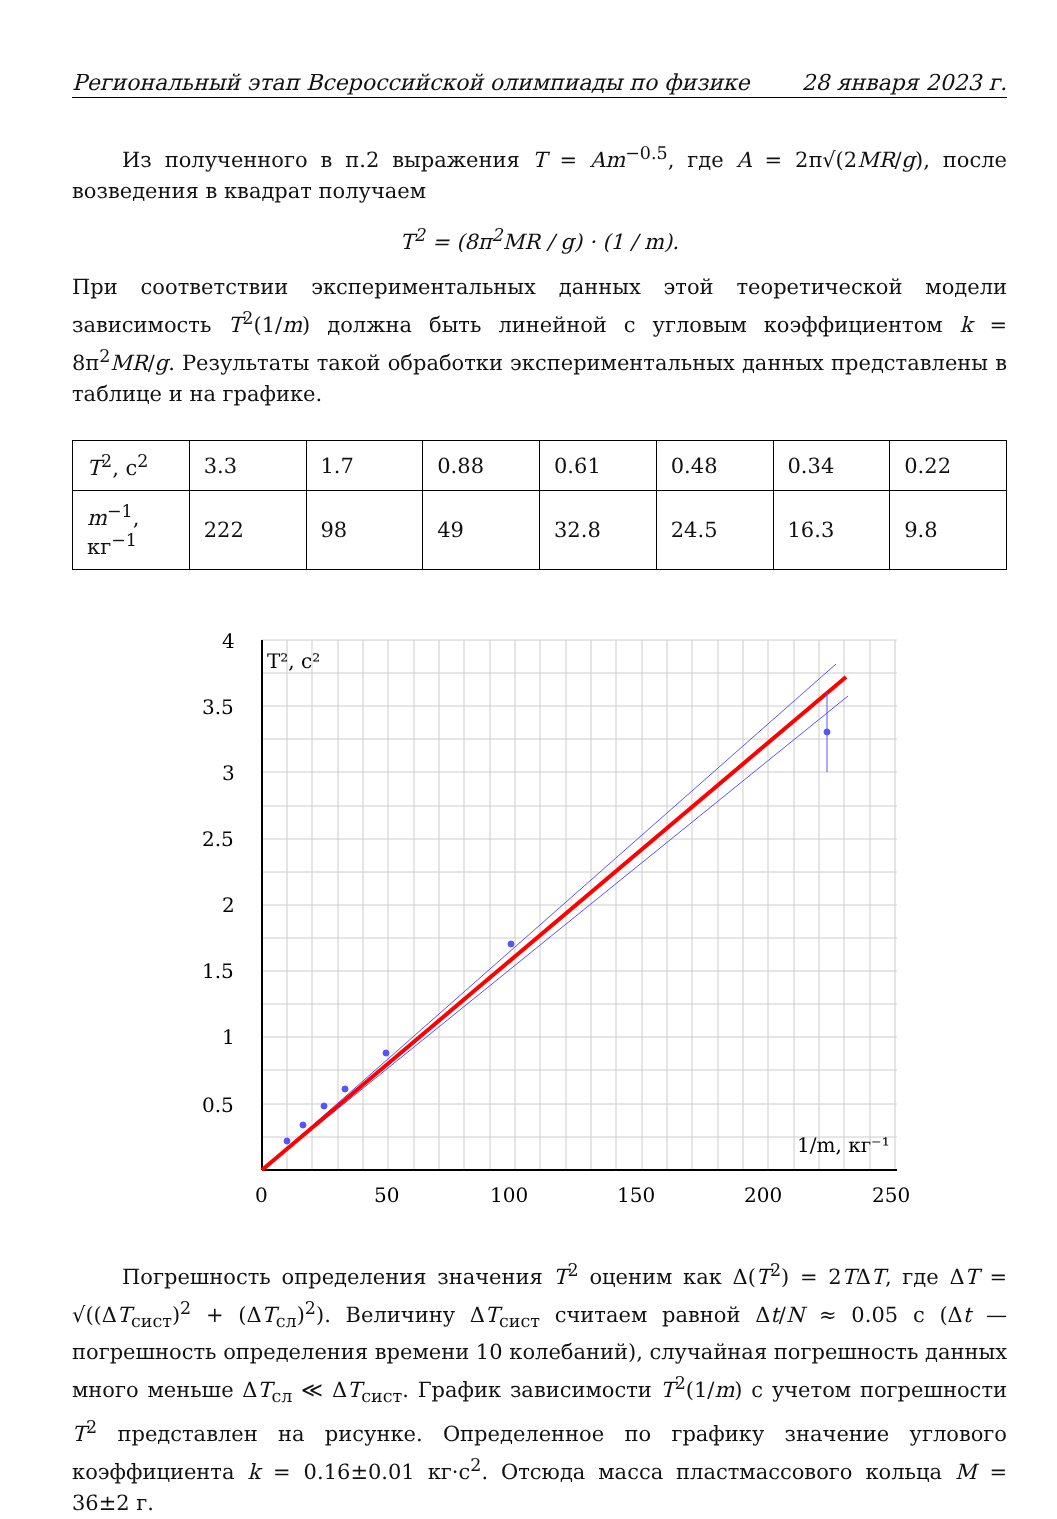Региональный этап Всероссийской олимпиады по физике 28 января 2023 г.
Из полученного в п.2 выражения T = Am<sup>−0.5</sup>, где A = 2π√(2MR/g), после возведения в квадрат получаем
T<sup>2</sup> = (8π<sup>2</sup>MR / g) · (1 / m).
При соответствии экспериментальных данных этой теоретической модели зависимость T<sup>2</sup>(1/m) должна быть линейной с угловым коэффициентом k = 8π<sup>2</sup>MR/g. Результаты такой обработки экспериментальных данных представлены в таблице и на графике.
| T<sup>2</sup>, с<sup>2</sup> | 3.3 | 1.7 | 0.88 | 0.61 | 0.48 | 0.34 | 0.22 |
| m<sup>−1</sup>, кг<sup>−1</sup> | 222 | 98 | 49 | 32.8 | 24.5 | 16.3 | 9.8 |
T², с²
1/m, кг⁻¹
4
3.5
3
2.5
2
1.5
1
0.5
0
50
100
150
200
250
Погрешность определения значения T<sup>2</sup> оценим как Δ(T<sup>2</sup>) = 2TΔT, где ΔT = √((ΔT<sub>сист</sub>)<sup>2</sup> + (ΔT<sub>сл</sub>)<sup>2</sup>). Величину ΔT<sub>сист</sub> считаем равной Δt/N ≈ 0.05 с (Δt — погрешность определения времени 10 колебаний), случайная погрешность данных много меньше ΔT<sub>сл</sub> ≪ ΔT<sub>сист</sub>. График зависимости T<sup>2</sup>(1/m) с учетом погрешности T<sup>2</sup> представлен на рисунке. Определенное по графику значение углового коэффициента k = 0.16±0.01 кг·с<sup>2</sup>. Отсюда масса пластмассового кольца M = 36±2 г.